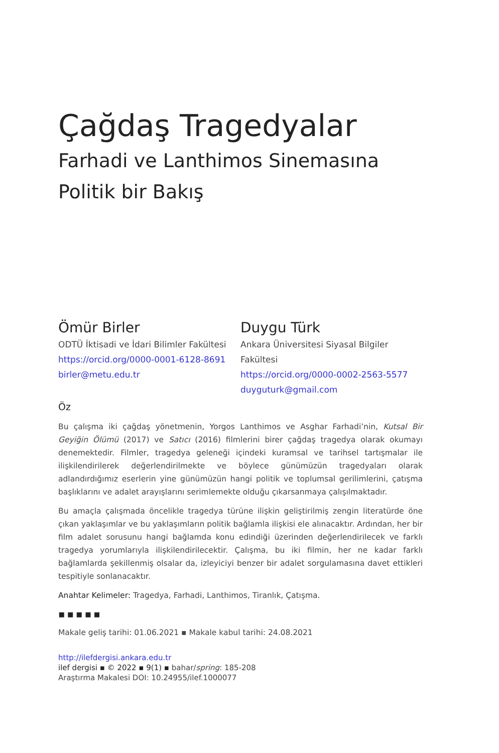Çağdaş Tragedyalar
Farhadi ve Lanthimos Sinemasına
Politik bir Bakış
Ömür Birler
ODTÜ İktisadi ve İdari Bilimler Fakültesi
https://orcid.org/0000-0001-6128-8691
birler@metu.edu.tr
Duygu Türk
Ankara Üniversitesi Siyasal Bilgiler Fakültesi
https://orcid.org/0000-0002-2563-5577
duyguturk@gmail.com
Öz
Bu çalışma iki çağdaş yönetmenin, Yorgos Lanthimos ve Asghar Farhadi’nin, Kutsal Bir Geyiğin Ölümü (2017) ve Satıcı (2016) filmlerini birer çağdaş tragedya olarak okumayı denemektedir. Filmler, tragedya geleneği içindeki kuramsal ve tarihsel tartışmalar ile ilişkilendirilerek değerlendirilmekte ve böylece günümüzün tragedyaları olarak adlandırdığımız eserlerin yine günümüzün hangi politik ve toplumsal gerilimlerini, çatışma başlıklarını ve adalet arayışlarını serimlemekte olduğu çıkarsanmaya çalışılmaktadır.
Bu amaçla çalışmada öncelikle tragedya türüne ilişkin geliştirilmiş zengin literatürde öne çıkan yaklaşımlar ve bu yaklaşımların politik bağlamla ilişkisi ele alınacaktır. Ardından, her bir film adalet sorusunu hangi bağlamda konu edindiği üzerinden değerlendirilecek ve farklı tragedya yorumlarıyla ilişkilendirilecektir. Çalışma, bu iki filmin, her ne kadar farklı bağlamlarda şekillenmiş olsalar da, izleyiciyi benzer bir adalet sorgulamasına davet ettikleri tespitiyle sonlanacaktır.
Anahtar Kelimeler: Tragedya, Farhadi, Lanthimos, Tiranlık, Çatışma.
▪▪▪▪▪
Makale geliş tarihi: 01.06.2021 ▪ Makale kabul tarihi: 24.08.2021
http://ilefdergisi.ankara.edu.tr
ilef dergisi ▪ © 2022 ▪ 9(1) ▪ bahar/spring: 185-208
Araştırma Makalesi DOI: 10.24955/ilef.1000077